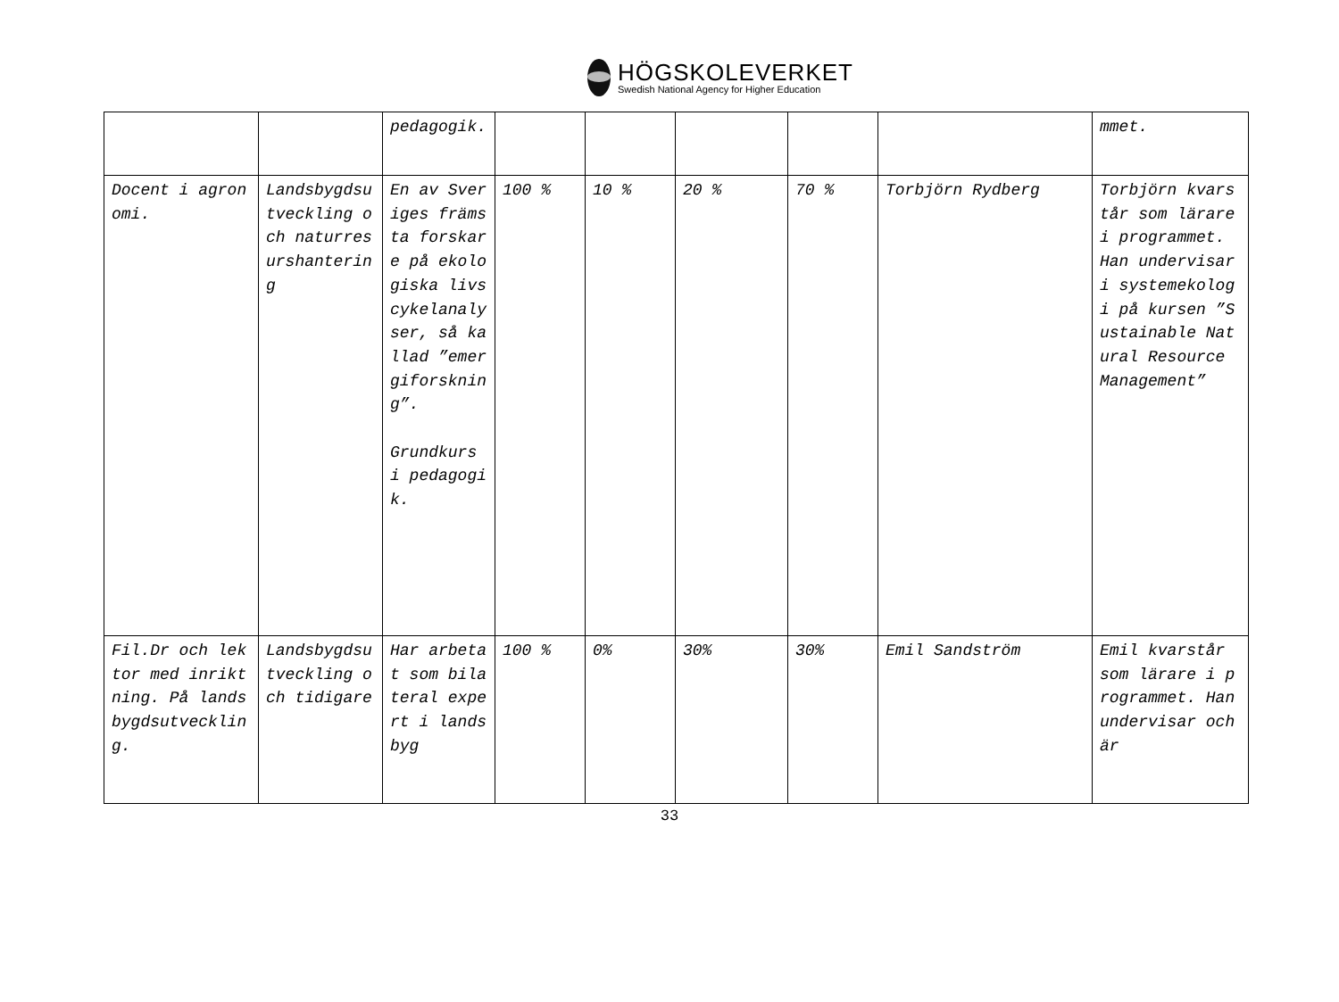HÖGSKOLEVERKET
Swedish National Agency for Higher Education
| | | pedagogik. | | | | | | mmet. |
| Docent i agronomi. | Landsbygdsutveckling och naturresurshantering | En av Sveriges främsta forskare på ekologiska livscykelanalyser, så kallad ”emergiforskning”. Grundkurs i pedagogik. | 100 % | 10 % | 20 % | 70 % | Torbjörn Rydberg | Torbjörn kvarstår som lärare i programmet. Han undervisar i systemekologi på kursen ”Sustainable Natural Resource Management” |
| Fil.Dr och lektor med inriktning. På landsbygdsutveckling. | Landsbygdsutveckling och tidigare | Har arbetat som bilateral expert i landsbyg | 100 % | 0% | 30% | 30% | Emil Sandström | Emil kvarstår som lärare i programmet. Han undervisar och är |
33